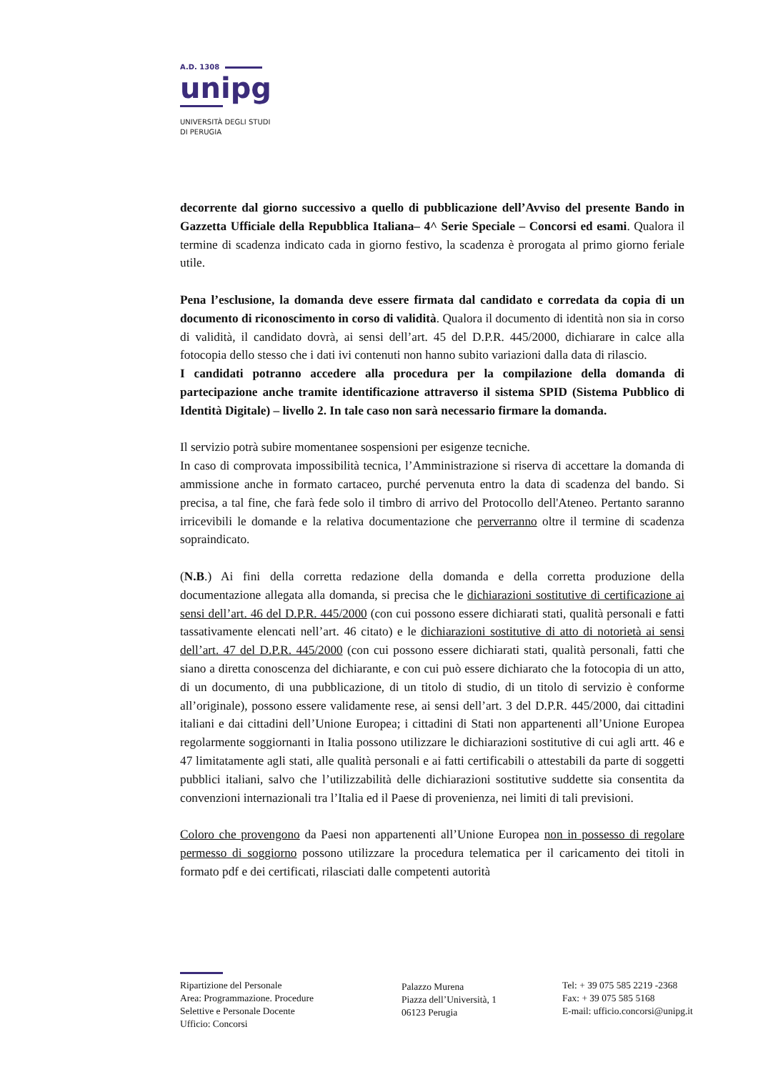A.D. 1308
unipg
UNIVERSITÀ DEGLI STUDI
DI PERUGIA
decorrente dal giorno successivo a quello di pubblicazione dell’Avviso del presente Bando in Gazzetta Ufficiale della Repubblica Italiana– 4^ Serie Speciale – Concorsi ed esami. Qualora il termine di scadenza indicato cada in giorno festivo, la scadenza è prorogata al primo giorno feriale utile.
Pena l’esclusione, la domanda deve essere firmata dal candidato e corredata da copia di un documento di riconoscimento in corso di validità. Qualora il documento di identità non sia in corso di validità, il candidato dovrà, ai sensi dell’art. 45 del D.P.R. 445/2000, dichiarare in calce alla fotocopia dello stesso che i dati ivi contenuti non hanno subito variazioni dalla data di rilascio.
I candidati potranno accedere alla procedura per la compilazione della domanda di partecipazione anche tramite identificazione attraverso il sistema SPID (Sistema Pubblico di Identità Digitale) – livello 2. In tale caso non sarà necessario firmare la domanda.
Il servizio potrà subire momentanee sospensioni per esigenze tecniche.
In caso di comprovata impossibilità tecnica, l’Amministrazione si riserva di accettare la domanda di ammissione anche in formato cartaceo, purché pervenuta entro la data di scadenza del bando. Si precisa, a tal fine, che farà fede solo il timbro di arrivo del Protocollo dell'Ateneo. Pertanto saranno irricevibili le domande e la relativa documentazione che perverranno oltre il termine di scadenza sopraindicato.
(N.B.) Ai fini della corretta redazione della domanda e della corretta produzione della documentazione allegata alla domanda, si precisa che le dichiarazioni sostitutive di certificazione ai sensi dell’art. 46 del D.P.R. 445/2000 (con cui possono essere dichiarati stati, qualità personali e fatti tassativamente elencati nell’art. 46 citato) e le dichiarazioni sostitutive di atto di notorietà ai sensi dell’art. 47 del D.P.R. 445/2000 (con cui possono essere dichiarati stati, qualità personali, fatti che siano a diretta conoscenza del dichiarante, e con cui può essere dichiarato che la fotocopia di un atto, di un documento, di una pubblicazione, di un titolo di studio, di un titolo di servizio è conforme all’originale), possono essere validamente rese, ai sensi dell’art. 3 del D.P.R. 445/2000, dai cittadini italiani e dai cittadini dell’Unione Europea; i cittadini di Stati non appartenenti all’Unione Europea regolarmente soggiornanti in Italia possono utilizzare le dichiarazioni sostitutive di cui agli artt. 46 e 47 limitatamente agli stati, alle qualità personali e ai fatti certificabili o attestabili da parte di soggetti pubblici italiani, salvo che l’utilizzabilità delle dichiarazioni sostitutive suddette sia consentita da convenzioni internazionali tra l’Italia ed il Paese di provenienza, nei limiti di tali previsioni.
Coloro che provengono da Paesi non appartenenti all’Unione Europea non in possesso di regolare permesso di soggiorno possono utilizzare la procedura telematica per il caricamento dei titoli in formato pdf e dei certificati, rilasciati dalle competenti autorità
Ripartizione del Personale
Area: Programmazione. Procedure
Selettive e Personale Docente
Ufficio: Concorsi
Palazzo Murena
Piazza dell’Università, 1
06123 Perugia
Tel: + 39 075 585 2219 -2368
Fax: + 39 075 585 5168
E-mail: ufficio.concorsi@unipg.it